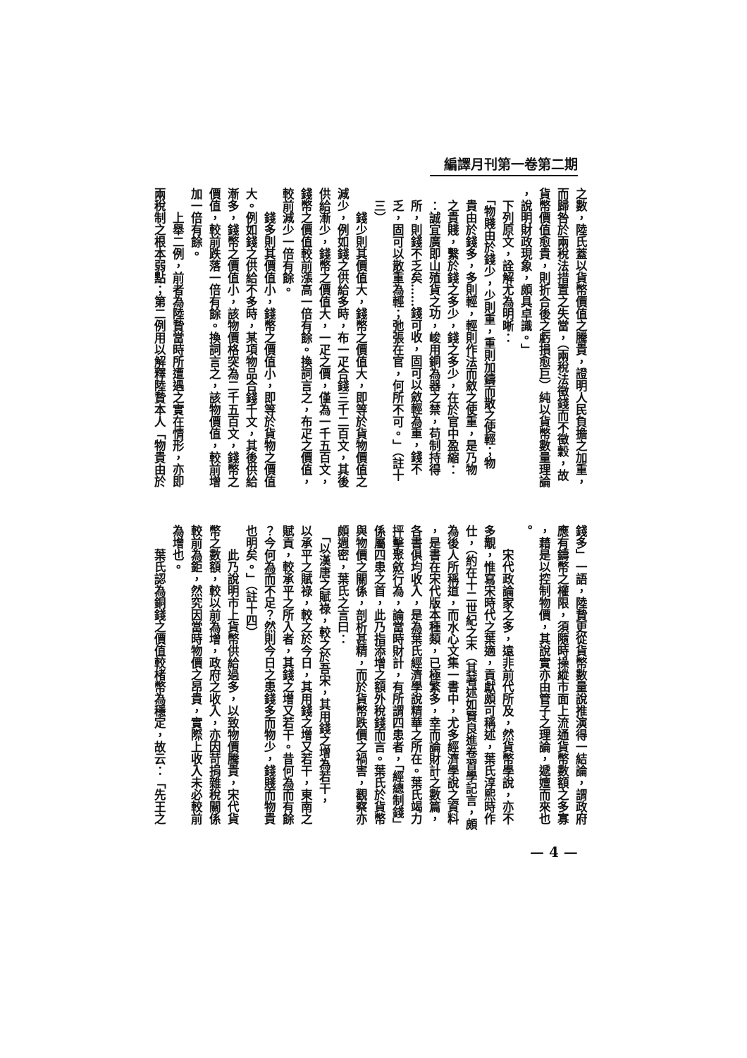編譯月刊第一卷第二期
之數，陸氏蓋以貨幣價值之騰貴，證明人民負擔之加重，
而歸咎於兩稅法措置之失當，（兩稅法徵錢而不徵穀，故
貨幣價值愈貴，則折合後之虧損愈巨）純以貨幣數量理論
，說明財政現象，頗具卓識。」
　下列原文，詮解尤為明晰：
　「物賤由於錢少，少則重，重則加鑄而散之使輕；物
　貴由於錢多，多則輕，輕則作法而斂之使重，是乃物
　之貴賤，繫於錢之多少，錢之多少，在於官中盈縮：
　：誠宜廣即山殖貨之功，峻用銅為器之禁，苟制持得
　所，則錢不乏矣……錢可收，固可以斂輕為重，錢不
　乏，固可以散重為輕；弛張在官，何所不可。」（註十
　三）
　　錢少則其價值大，錢幣之價值大，即等於貨物價值之
減少，例如錢之供給多時，布一疋合錢三千二百文，其後
供給漸少，錢幣之價值大，一疋之價，僅為一千五百文，
錢幣之價值較前漲高一倍有餘。換詞言之，布疋之價值，
較前減少一倍有餘。
　　錢多則其價值小，錢幣之價值小，即等於貨物之價值
大。例如錢之供給不多時，某項物品合錢千文，其後供給
漸多，錢幣之價值小，該物價格突為二千五百文，錢幣之
價值，較前跌落一倍有餘。換詞言之，該物價值，較前增
加一倍有餘。
　　上舉二例，前者為陸贄當時所遭遇之實在情形，亦即
兩稅制之根本弱點；第二例用以解釋陸贄本人「物貴由於
錢多」一語，陸贄更從貨幣數量說推演得一結論，謂政府
應有鑄幣之權限，須隨時操縱市面上流通貨幣數額之多寡
，藉是以控制物價，其說實亦由管子之理論，遞嬗而來也
。
　　宋代政論家之多，遠非前代所及，然貨幣學說，亦不
多覯，惟寫宋時代之葉適，貢獻頗可稱述，葉氏淳熙時作
仕，（約在十二世紀之末（其著述如賢良進卷習學記言，頗
為後人所稱道，而水心文集一書中，尤多經濟學說之資料
，是書在宋代版本種類，已極繁多，幸而論財計之數篇，
各書俱均收入，是為葉氏經濟學說精華之所在。葉氏竭力
抨擊聚斂行為，論當時財計，有所謂四患者，「經總制錢」
係屬四患之首，此乃指添增之額外稅錢而言。葉氏於貨幣
與物價之關係，剖析甚精，而於貨幣跌價之禍害，觀察亦
頗週密，葉氏之言曰：
　「以漢唐之賦祿，較之於吾宋，其用錢之增為若干，
以承平之賦祿，較之於今日，其用錢之增又若干，東南之
賦貢，較承平之所入者，其錢之增又若干。昔何為而有餘
？今何為而不足？然則今日之患錢多而物少，錢賤而物貴
也明矣。」（註十四）
　　此乃說明市上貨幣供給過多，以致物價騰貴，宋代貨
幣之數額，較以前為增，政府之收入，亦因苛捐雜稅關係
較前為鉅，然究因當時物價之昂貴，實際上收入未必較前
為增也。
　　葉氏認為銅錢之價值較楮幣為穩定，故云：「先王之
— 4 —